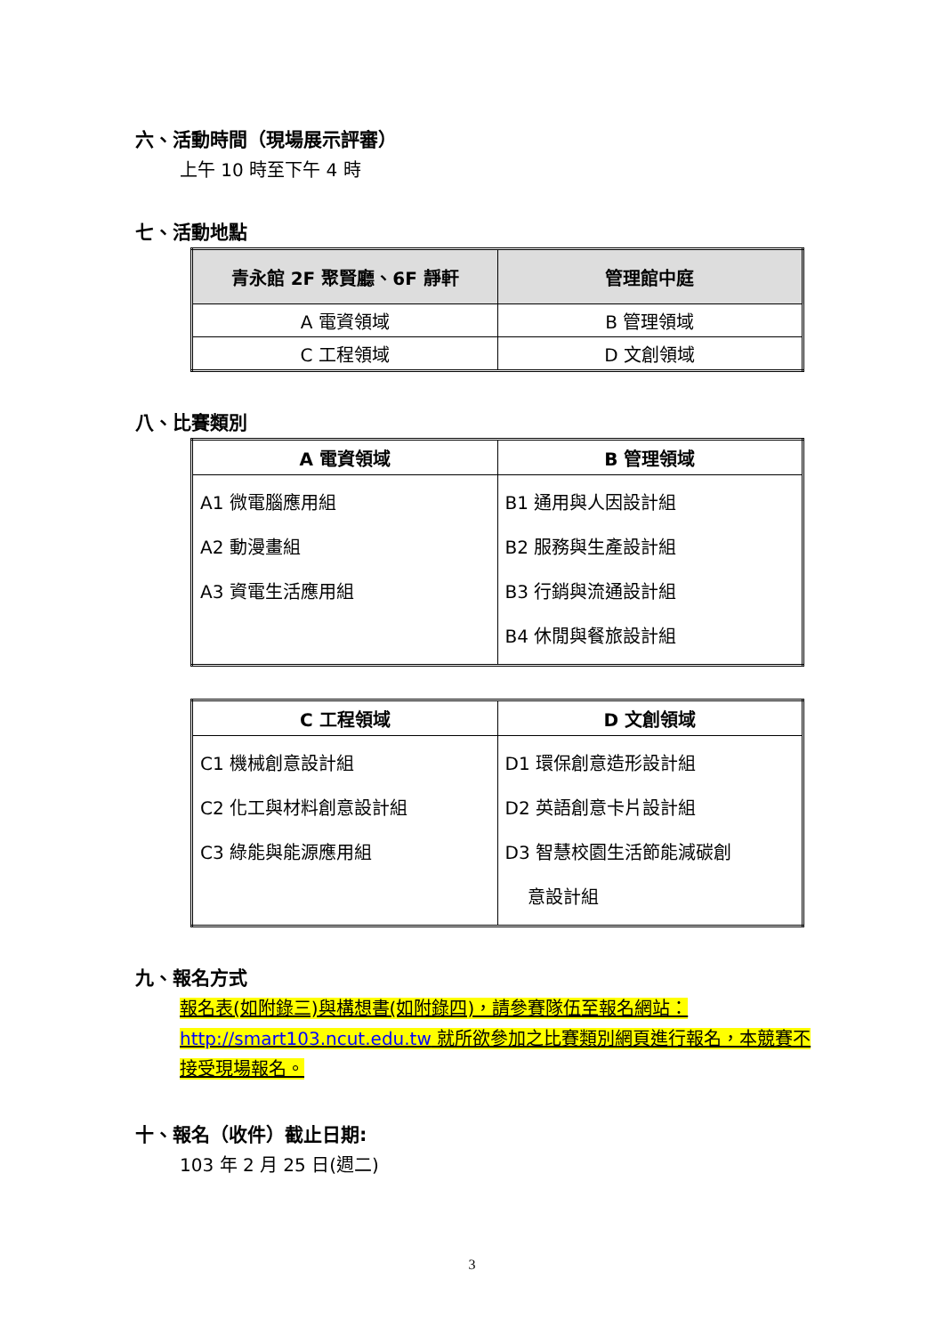六、活動時間（現場展示評審）
上午 10 時至下午 4 時
七、活動地點
| 青永館 2F 聚賢廳、6F 靜軒 | 管理館中庭 |
| --- | --- |
| A 電資領域 | B 管理領域 |
| C 工程領域 | D 文創領域 |
八、比賽類別
| A 電資領域 | B 管理領域 |
| --- | --- |
| A1 微電腦應用組 A2 動漫畫組 A3 資電生活應用組 | B1 通用與人因設計組 B2 服務與生產設計組 B3 行銷與流通設計組 B4 休閒與餐旅設計組 |
| C 工程領域 | D 文創領域 |
| --- | --- |
| C1 機械創意設計組 C2 化工與材料創意設計組 C3 綠能與能源應用組 | D1 環保創意造形設計組 D2 英語創意卡片設計組 D3 智慧校園生活節能減碳創 意設計組 |
九、報名方式
報名表(如附錄三)與構想書(如附錄四)，請參賽隊伍至報名網站：http://smart103.ncut.edu.tw 就所欲參加之比賽類別網頁進行報名，本競賽不接受現場報名。
十、報名（收件）截止日期:
103 年 2 月 25 日(週二)
3